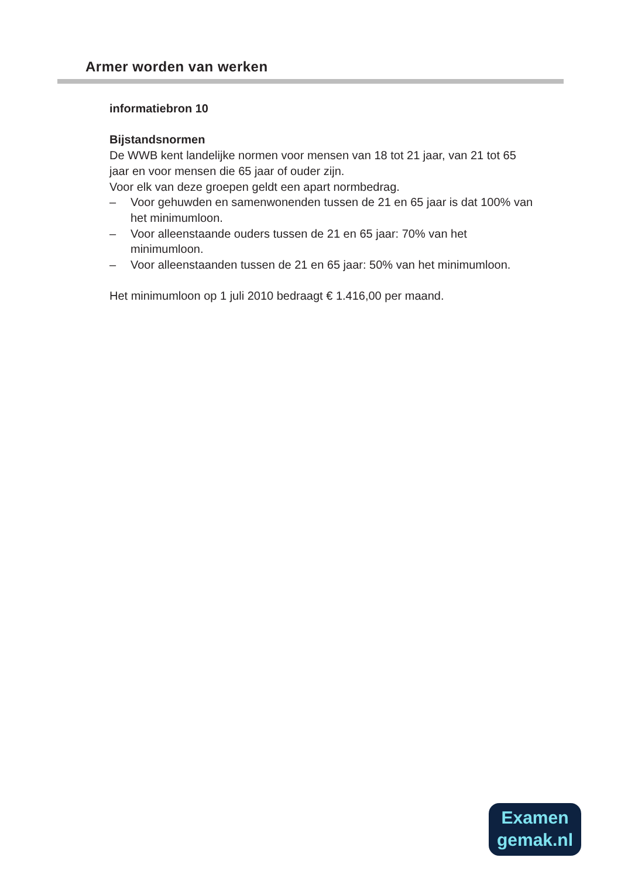Armer worden van werken
informatiebron 10
Bijstandsnormen
De WWB kent landelijke normen voor mensen van 18 tot 21 jaar, van 21 tot 65 jaar en voor mensen die 65 jaar of ouder zijn.
Voor elk van deze groepen geldt een apart normbedrag.
– Voor gehuwden en samenwonenden tussen de 21 en 65 jaar is dat 100% van het minimumloon.
– Voor alleenstaande ouders tussen de 21 en 65 jaar: 70% van het minimumloon.
– Voor alleenstaanden tussen de 21 en 65 jaar: 50% van het minimumloon.
Het minimumloon op 1 juli 2010 bedraagt € 1.416,00 per maand.
Examen
gemak.nl